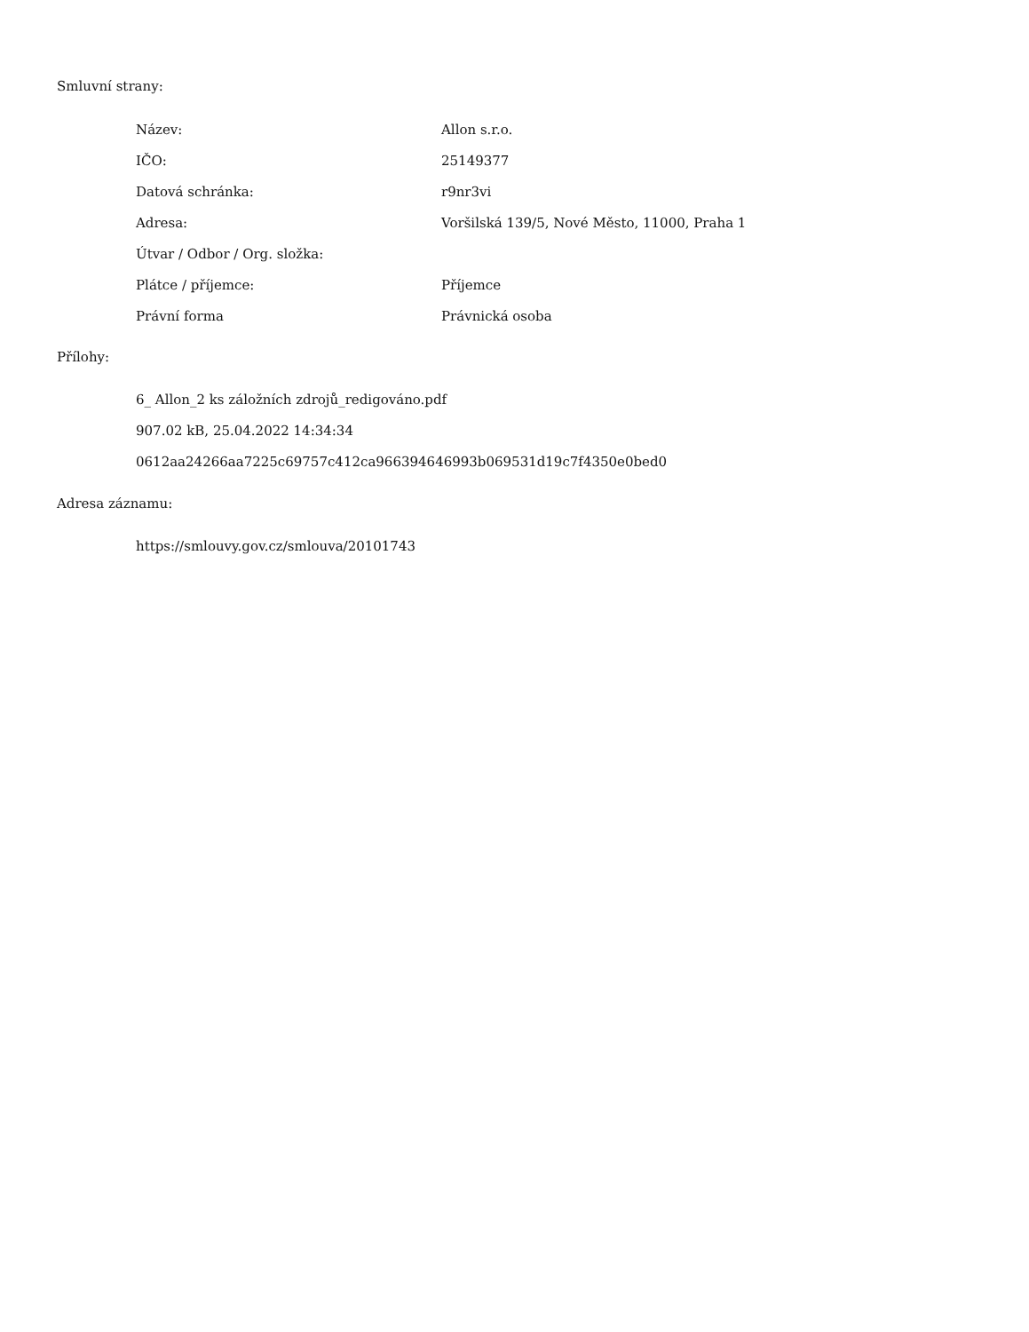Smluvní strany:
| Název: | Allon s.r.o. |
| IČO: | 25149377 |
| Datová schránka: | r9nr3vi |
| Adresa: | Voršilská 139/5, Nové Město, 11000, Praha 1 |
| Útvar / Odbor / Org. složka: | |
| Plátce / příjemce: | Příjemce |
| Právní forma | Právnická osoba |
Přílohy:
6_ Allon_2 ks záložních zdrojů_redigováno.pdf
907.02 kB, 25.04.2022 14:34:34
0612aa24266aa7225c69757c412ca966394646993b069531d19c7f4350e0bed0
Adresa záznamu:
https://smlouvy.gov.cz/smlouva/20101743